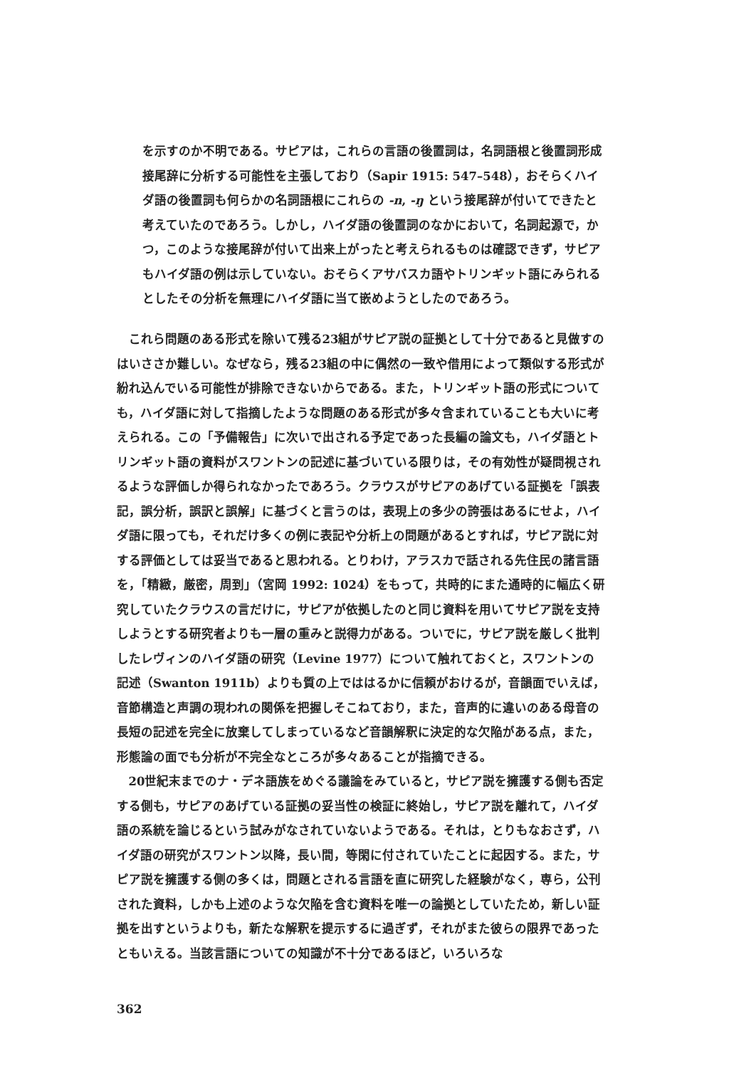を示すのか不明である。サピアは，これらの言語の後置詞は，名詞語根と後置詞形成接尾辞に分析する可能性を主張しており（Sapir 1915: 547–548），おそらくハイダ語の後置詞も何らかの名詞語根にこれらの -n, -ŋ という接尾辞が付いてできたと考えていたのであろう。しかし，ハイダ語の後置詞のなかにおいて，名詞起源で，かつ，このような接尾辞が付いて出来上がったと考えられるものは確認できず，サピアもハイダ語の例は示していない。おそらくアサバスカ語やトリンギット語にみられるとしたその分析を無理にハイダ語に当て嵌めようとしたのであろう。
これら問題のある形式を除いて残る23組がサピア説の証拠として十分であると見做すのはいささか難しい。なぜなら，残る23組の中に偶然の一致や借用によって類似する形式が紛れ込んでいる可能性が排除できないからである。また，トリンギット語の形式についても，ハイダ語に対して指摘したような問題のある形式が多々含まれていることも大いに考えられる。この「予備報告」に次いで出される予定であった長編の論文も，ハイダ語とトリンギット語の資料がスワントンの記述に基づいている限りは，その有効性が疑問視されるような評価しか得られなかったであろう。クラウスがサピアのあげている証拠を「誤表記，誤分析，誤訳と誤解」に基づくと言うのは，表現上の多少の誇張はあるにせよ，ハイダ語に限っても，それだけ多くの例に表記や分析上の問題があるとすれば，サピア説に対する評価としては妥当であると思われる。とりわけ，アラスカで話される先住民の諸言語を，「精緻，厳密，周到」（宮岡 1992: 1024）をもって，共時的にまた通時的に幅広く研究していたクラウスの言だけに，サピアが依拠したのと同じ資料を用いてサピア説を支持しようとする研究者よりも一層の重みと説得力がある。ついでに，サピア説を厳しく批判したレヴィンのハイダ語の研究（Levine 1977）について触れておくと，スワントンの記述（Swanton 1911b）よりも質の上でははるかに信頼がおけるが，音韻面でいえば，音節構造と声調の現われの関係を把握しそこねており，また，音声的に違いのある母音の長短の記述を完全に放棄してしまっているなど音韻解釈に決定的な欠陥がある点，また，形態論の面でも分析が不完全なところが多々あることが指摘できる。
20世紀末までのナ・デネ語族をめぐる議論をみていると，サピア説を擁護する側も否定する側も，サピアのあげている証拠の妥当性の検証に終始し，サピア説を離れて，ハイダ語の系統を論じるという試みがなされていないようである。それは，とりもなおさず，ハイダ語の研究がスワントン以降，長い間，等閑に付されていたことに起因する。また，サピア説を擁護する側の多くは，問題とされる言語を直に研究した経験がなく，専ら，公刊された資料，しかも上述のような欠陥を含む資料を唯一の論拠としていたため，新しい証拠を出すというよりも，新たな解釈を提示するに過ぎず，それがまた彼らの限界であったともいえる。当該言語についての知識が不十分であるほど，いろいろな
362